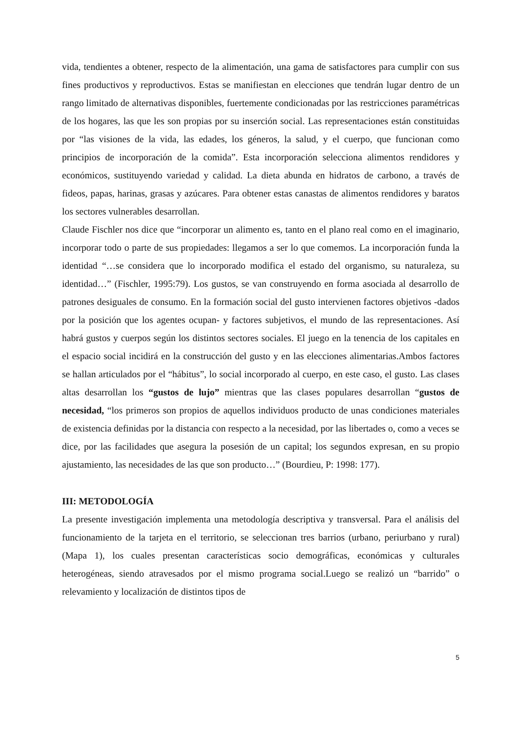vida, tendientes a obtener, respecto de la alimentación, una gama de satisfactores para cumplir con sus fines productivos y reproductivos. Estas se manifiestan en elecciones que tendrán lugar dentro de un rango limitado de alternativas disponibles, fuertemente condicionadas por las restricciones paramétricas de los hogares, las que les son propias por su inserción social. Las representaciones están constituidas por “las visiones de la vida, las edades, los géneros, la salud, y el cuerpo, que funcionan como principios de incorporación de la comida”. Esta incorporación selecciona alimentos rendidores y económicos, sustituyendo variedad y calidad. La dieta abunda en hidratos de carbono, a través de fideos, papas, harinas, grasas y azúcares. Para obtener estas canastas de alimentos rendidores y baratos los sectores vulnerables desarrollan.
Claude Fischler nos dice que “incorporar un alimento es, tanto en el plano real como en el imaginario, incorporar todo o parte de sus propiedades: llegamos a ser lo que comemos. La incorporación funda la identidad “…se considera que lo incorporado modifica el estado del organismo, su naturaleza, su identidad…” (Fischler, 1995:79). Los gustos, se van construyendo en forma asociada al desarrollo de patrones desiguales de consumo. En la formación social del gusto intervienen factores objetivos -dados por la posición que los agentes ocupan- y factores subjetivos, el mundo de las representaciones. Así habrá gustos y cuerpos según los distintos sectores sociales. El juego en la tenencia de los capitales en el espacio social incidirá en la construcción del gusto y en las elecciones alimentarias.Ambos factores se hallan articulados por el “hábitus”, lo social incorporado al cuerpo, en este caso, el gusto. Las clases altas desarrollan los “gustos de lujo” mientras que las clases populares desarrollan “gustos de necesidad, “los primeros son propios de aquellos individuos producto de unas condiciones materiales de existencia definidas por la distancia con respecto a la necesidad, por las libertades o, como a veces se dice, por las facilidades que asegura la posesión de un capital; los segundos expresan, en su propio ajustamiento, las necesidades de las que son producto…” (Bourdieu, P: 1998: 177).
III: METODOLOGÍA
La presente investigación implementa una metodología descriptiva y transversal. Para el análisis del funcionamiento de la tarjeta en el territorio, se seleccionan tres barrios (urbano, periurbano y rural) (Mapa 1), los cuales presentan características socio demográficas, económicas y culturales heterogéneas, siendo atravesados por el mismo programa social.Luego se realizó un “barrido” o relevamiento y localización de distintos tipos de
5